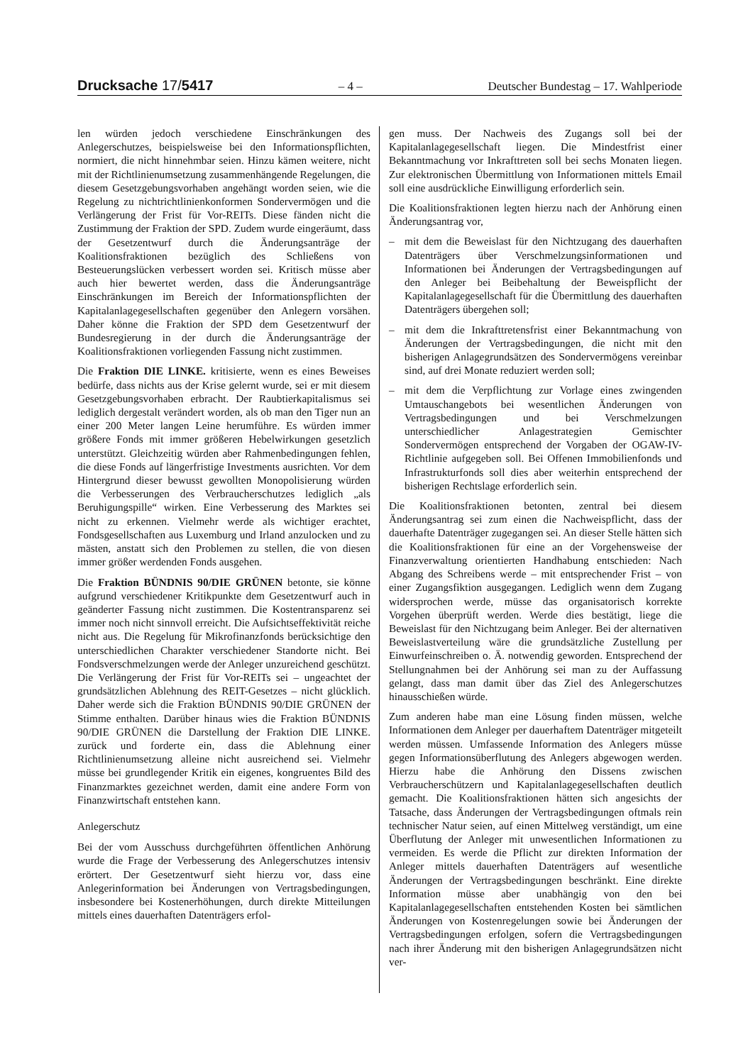Drucksache 17/5417 – 4 – Deutscher Bundestag – 17. Wahlperiode
len würden jedoch verschiedene Einschränkungen des Anlegerschutzes, beispielsweise bei den Informationspflichten, normiert, die nicht hinnehmbar seien. Hinzu kämen weitere, nicht mit der Richtlinienumsetzung zusammenhängende Regelungen, die diesem Gesetzgebungsvorhaben angehängt worden seien, wie die Regelung zu nichtrichtlinienkonformen Sondervermögen und die Verlängerung der Frist für Vor-REITs. Diese fänden nicht die Zustimmung der Fraktion der SPD. Zudem wurde eingeräumt, dass der Gesetzentwurf durch die Änderungsanträge der Koalitionsfraktionen bezüglich des Schließens von Besteuerungslücken verbessert worden sei. Kritisch müsse aber auch hier bewertet werden, dass die Änderungsanträge Einschränkungen im Bereich der Informationspflichten der Kapitalanlagegesellschaften gegenüber den Anlegern vorsähen. Daher könne die Fraktion der SPD dem Gesetzentwurf der Bundesregierung in der durch die Änderungsanträge der Koalitionsfraktionen vorliegenden Fassung nicht zustimmen.
Die Fraktion DIE LINKE. kritisierte, wenn es eines Beweises bedürfe, dass nichts aus der Krise gelernt wurde, sei er mit diesem Gesetzgebungsvorhaben erbracht. Der Raubtierkapitalismus sei lediglich dergestalt verändert worden, als ob man den Tiger nun an einer 200 Meter langen Leine herumführe. Es würden immer größere Fonds mit immer größeren Hebelwirkungen gesetzlich unterstützt. Gleichzeitig würden aber Rahmenbedingungen fehlen, die diese Fonds auf längerfristige Investments ausrichten. Vor dem Hintergrund dieser bewusst gewollten Monopolisierung würden die Verbesserungen des Verbraucherschutzes lediglich „als Beruhigungspille“ wirken. Eine Verbesserung des Marktes sei nicht zu erkennen. Vielmehr werde als wichtiger erachtet, Fondsgesellschaften aus Luxemburg und Irland anzulocken und zu mästen, anstatt sich den Problemen zu stellen, die von diesen immer größer werdenden Fonds ausgehen.
Die Fraktion BÜNDNIS 90/DIE GRÜNEN betonte, sie könne aufgrund verschiedener Kritikpunkte dem Gesetzentwurf auch in geänderter Fassung nicht zustimmen. Die Kostentransparenz sei immer noch nicht sinnvoll erreicht. Die Aufsichtseffektivität reiche nicht aus. Die Regelung für Mikrofinanzfonds berücksichtige den unterschiedlichen Charakter verschiedener Standorte nicht. Bei Fondsverschmelzungen werde der Anleger unzureichend geschützt. Die Verlängerung der Frist für Vor-REITs sei – ungeachtet der grundsätzlichen Ablehnung des REIT-Gesetzes – nicht glücklich. Daher werde sich die Fraktion BÜNDNIS 90/DIE GRÜNEN der Stimme enthalten. Darüber hinaus wies die Fraktion BÜNDNIS 90/DIE GRÜNEN die Darstellung der Fraktion DIE LINKE. zurück und forderte ein, dass die Ablehnung einer Richtlinienumsetzung alleine nicht ausreichend sei. Vielmehr müsse bei grundlegender Kritik ein eigenes, kongruentes Bild des Finanzmarktes gezeichnet werden, damit eine andere Form von Finanzwirtschaft entstehen kann.
Anlegerschutz
Bei der vom Ausschuss durchgeführten öffentlichen Anhörung wurde die Frage der Verbesserung des Anlegerschutzes intensiv erörtert. Der Gesetzentwurf sieht hierzu vor, dass eine Anlegerinformation bei Änderungen von Vertragsbedingungen, insbesondere bei Kostenerhöhungen, durch direkte Mitteilungen mittels eines dauerhaften Datenträgers erfol-
gen muss. Der Nachweis des Zugangs soll bei der Kapitalanlagegesellschaft liegen. Die Mindestfrist einer Bekanntmachung vor Inkrafttreten soll bei sechs Monaten liegen. Zur elektronischen Übermittlung von Informationen mittels Email soll eine ausdrückliche Einwilligung erforderlich sein.
Die Koalitionsfraktionen legten hierzu nach der Anhörung einen Änderungsantrag vor,
– mit dem die Beweislast für den Nichtzugang des dauerhaften Datenträgers über Verschmelzungsinformationen und Informationen bei Änderungen der Vertragsbedingungen auf den Anleger bei Beibehaltung der Beweispflicht der Kapitalanlagegesellschaft für die Übermittlung des dauerhaften Datenträgers übergehen soll;
– mit dem die Inkrafttretensfrist einer Bekanntmachung von Änderungen der Vertragsbedingungen, die nicht mit den bisherigen Anlagegrundsätzen des Sondervermögens vereinbar sind, auf drei Monate reduziert werden soll;
– mit dem die Verpflichtung zur Vorlage eines zwingenden Umtauschangebots bei wesentlichen Änderungen von Vertragsbedingungen und bei Verschmelzungen unterschiedlicher Anlagestrategien Gemischter Sondervermögen entsprechend der Vorgaben der OGAW-IV-Richtlinie aufgegeben soll. Bei Offenen Immobilienfonds und Infrastrukturfonds soll dies aber weiterhin entsprechend der bisherigen Rechtslage erforderlich sein.
Die Koalitionsfraktionen betonten, zentral bei diesem Änderungsantrag sei zum einen die Nachweispflicht, dass der dauerhafte Datenträger zugegangen sei. An dieser Stelle hätten sich die Koalitionsfraktionen für eine an der Vorgehensweise der Finanzverwaltung orientierten Handhabung entschieden: Nach Abgang des Schreibens werde – mit entsprechender Frist – von einer Zugangsfiktion ausgegangen. Lediglich wenn dem Zugang widersprochen werde, müsse das organisatorisch korrekte Vorgehen überprüft werden. Werde dies bestätigt, liege die Beweislast für den Nichtzugang beim Anleger. Bei der alternativen Beweislastverteilung wäre die grundsätzliche Zustellung per Einwurfeinschreiben o. Ä. notwendig geworden. Entsprechend der Stellungnahmen bei der Anhörung sei man zu der Auffassung gelangt, dass man damit über das Ziel des Anlegerschutzes hinausschießen würde.
Zum anderen habe man eine Lösung finden müssen, welche Informationen dem Anleger per dauerhaftem Datenträger mitgeteilt werden müssen. Umfassende Information des Anlegers müsse gegen Informationsüberflutung des Anlegers abgewogen werden. Hierzu habe die Anhörung den Dissens zwischen Verbraucherschützern und Kapitalanlagegesellschaften deutlich gemacht. Die Koalitionsfraktionen hätten sich angesichts der Tatsache, dass Änderungen der Vertragsbedingungen oftmals rein technischer Natur seien, auf einen Mittelweg verständigt, um eine Überflutung der Anleger mit unwesentlichen Informationen zu vermeiden. Es werde die Pflicht zur direkten Information der Anleger mittels dauerhaften Datenträgers auf wesentliche Änderungen der Vertragsbedingungen beschränkt. Eine direkte Information müsse aber unabhängig von den bei Kapitalanlagegesellschaften entstehenden Kosten bei sämtlichen Änderungen von Kostenregelungen sowie bei Änderungen der Vertragsbedingungen erfolgen, sofern die Vertragsbedingungen nach ihrer Änderung mit den bisherigen Anlagegrundsätzen nicht ver-